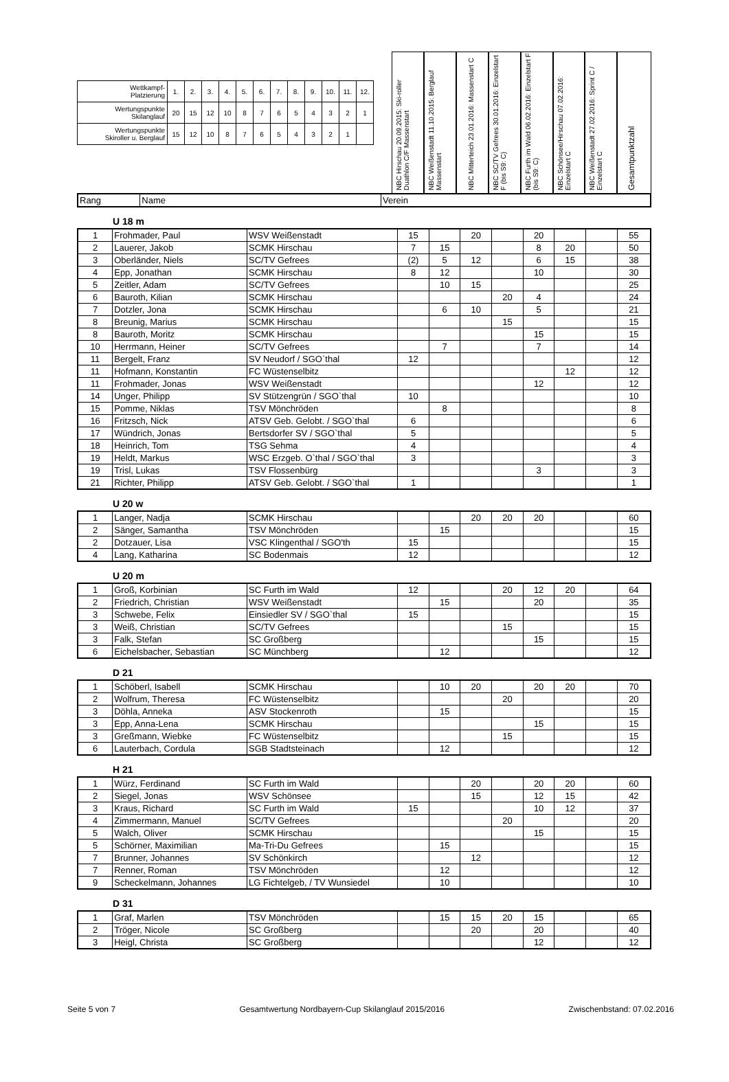| Wettkampf- Platzierung | 1. | 2. | 3. | 4. | 5. | 6. | 7. | 8. | 9. | 10. | 11. | 12. |
| Wertungspunkte Skilanglauf | 20 | 15 | 12 | 10 | 8 | 7 | 6 | 5 | 4 | 3 | 2 | 1 |
| Wertungspunkte Skiroller u. Berglauf | 15 | 12 | 10 | 8 | 7 | 6 | 5 | 4 | 3 | 2 | 1 | |
NBC Hirschau 20.09.2015: Ski-roller Duathlon C/F Massenstart
NBC Weißenstadt 11.10.2015: Berglauf Massenstart
NBC Mitterteich 23.01.2016: Massenstart C
NBC SC/TV Gefrees 30.01.2016: Einzelstart F (bis S9: C)
NBC Furth im Wald 06.02.2016: Einzelstart F (bis S9: C)
NBC Schönsee/Hirschau 07.02.2016: Einzelstart C
NBC Weißenstadt 27.02.2016: Sprint C / Einzelstart C
Gesamtpunktzahl
| Rang | Name | Verein |
U 18 m
| 1 | Frohmader, Paul | WSV Weißenstadt | 15 | | 20 | | 20 | | | 55 |
| 2 | Lauerer, Jakob | SCMK Hirschau | 7 | 15 | | | 8 | 20 | | 50 |
| 3 | Oberländer, Niels | SC/TV Gefrees | (2) | 5 | 12 | | 6 | 15 | | 38 |
| 4 | Epp, Jonathan | SCMK Hirschau | 8 | 12 | | | 10 | | | 30 |
| 5 | Zeitler, Adam | SC/TV Gefrees | | 10 | 15 | | | | | 25 |
| 6 | Bauroth, Kilian | SCMK Hirschau | | | | 20 | 4 | | | 24 |
| 7 | Dotzler, Jona | SCMK Hirschau | | 6 | 10 | | 5 | | | 21 |
| 8 | Breunig, Marius | SCMK Hirschau | | | | 15 | | | | 15 |
| 8 | Bauroth, Moritz | SCMK Hirschau | | | | | 15 | | | 15 |
| 10 | Herrmann, Heiner | SC/TV Gefrees | | 7 | | | 7 | | | 14 |
| 11 | Bergelt, Franz | SV Neudorf / SGO`thal | 12 | | | | | | | 12 |
| 11 | Hofmann, Konstantin | FC Wüstenselbitz | | | | | | 12 | | 12 |
| 11 | Frohmader, Jonas | WSV Weißenstadt | | | | | 12 | | | 12 |
| 14 | Unger, Philipp | SV Stützengrün / SGO`thal | 10 | | | | | | | 10 |
| 15 | Pomme, Niklas | TSV Mönchröden | | 8 | | | | | | 8 |
| 16 | Fritzsch, Nick | ATSV Geb. Gelobt. / SGO`thal | 6 | | | | | | | 6 |
| 17 | Wündrich, Jonas | Bertsdorfer SV / SGO`thal | 5 | | | | | | | 5 |
| 18 | Heinrich, Tom | TSG Sehma | 4 | | | | | | | 4 |
| 19 | Heldt, Markus | WSC Erzgeb. O`thal / SGO`thal | 3 | | | | | | | 3 |
| 19 | Trisl, Lukas | TSV Flossenbürg | | | | | 3 | | | 3 |
| 21 | Richter, Philipp | ATSV Geb. Gelobt. / SGO`thal | 1 | | | | | | | 1 |
U 20 w
| 1 | Langer, Nadja | SCMK Hirschau | | | 20 | 20 | 20 | | | 60 |
| 2 | Sänger, Samantha | TSV Mönchröden | | 15 | | | | | | 15 |
| 2 | Dotzauer, Lisa | VSC Klingenthal / SGO'th | 15 | | | | | | | 15 |
| 4 | Lang, Katharina | SC Bodenmais | 12 | | | | | | | 12 |
U 20 m
| 1 | Groß, Korbinian | SC Furth im Wald | 12 | | | 20 | 12 | 20 | | 64 |
| 2 | Friedrich, Christian | WSV Weißenstadt | | 15 | | | 20 | | | 35 |
| 3 | Schwebe, Felix | Einsiedler SV / SGO`thal | 15 | | | | | | | 15 |
| 3 | Weiß, Christian | SC/TV Gefrees | | | | 15 | | | | 15 |
| 3 | Falk, Stefan | SC Großberg | | | | | 15 | | | 15 |
| 6 | Eichelsbacher, Sebastian | SC Münchberg | | 12 | | | | | | 12 |
D 21
| 1 | Schöberl, Isabell | SCMK Hirschau | | 10 | 20 | | 20 | 20 | | 70 |
| 2 | Wolfrum, Theresa | FC Wüstenselbitz | | | | 20 | | | | 20 |
| 3 | Döhla, Anneka | ASV Stockenroth | | 15 | | | | | | 15 |
| 3 | Epp, Anna-Lena | SCMK Hirschau | | | | | 15 | | | 15 |
| 3 | Greßmann, Wiebke | FC Wüstenselbitz | | | | 15 | | | | 15 |
| 6 | Lauterbach, Cordula | SGB Stadtsteinach | | 12 | | | | | | 12 |
H 21
| 1 | Würz, Ferdinand | SC Furth im Wald | | | 20 | | 20 | 20 | | 60 |
| 2 | Siegel, Jonas | WSV Schönsee | | | 15 | | 12 | 15 | | 42 |
| 3 | Kraus, Richard | SC Furth im Wald | 15 | | | | 10 | 12 | | 37 |
| 4 | Zimmermann, Manuel | SC/TV Gefrees | | | | 20 | | | | 20 |
| 5 | Walch, Oliver | SCMK Hirschau | | | | | 15 | | | 15 |
| 5 | Schörner, Maximilian | Ma-Tri-Du Gefrees | | 15 | | | | | | 15 |
| 7 | Brunner, Johannes | SV Schönkirch | | | 12 | | | | | 12 |
| 7 | Renner, Roman | TSV Mönchröden | | 12 | | | | | | 12 |
| 9 | Scheckelmann, Johannes | LG Fichtelgeb, / TV Wunsiedel | | 10 | | | | | | 10 |
D 31
| 1 | Graf, Marlen | TSV Mönchröden | | 15 | 15 | 20 | 15 | | | 65 |
| 2 | Tröger, Nicole | SC Großberg | | | 20 | | 20 | | | 40 |
| 3 | Heigl, Christa | SC Großberg | | | | | 12 | | | 12 |
Seite 5 von 7 Gesamtwertung Nordbayern-Cup Skilanglauf 2015/2016 Zwischenbstand: 07.02.2016